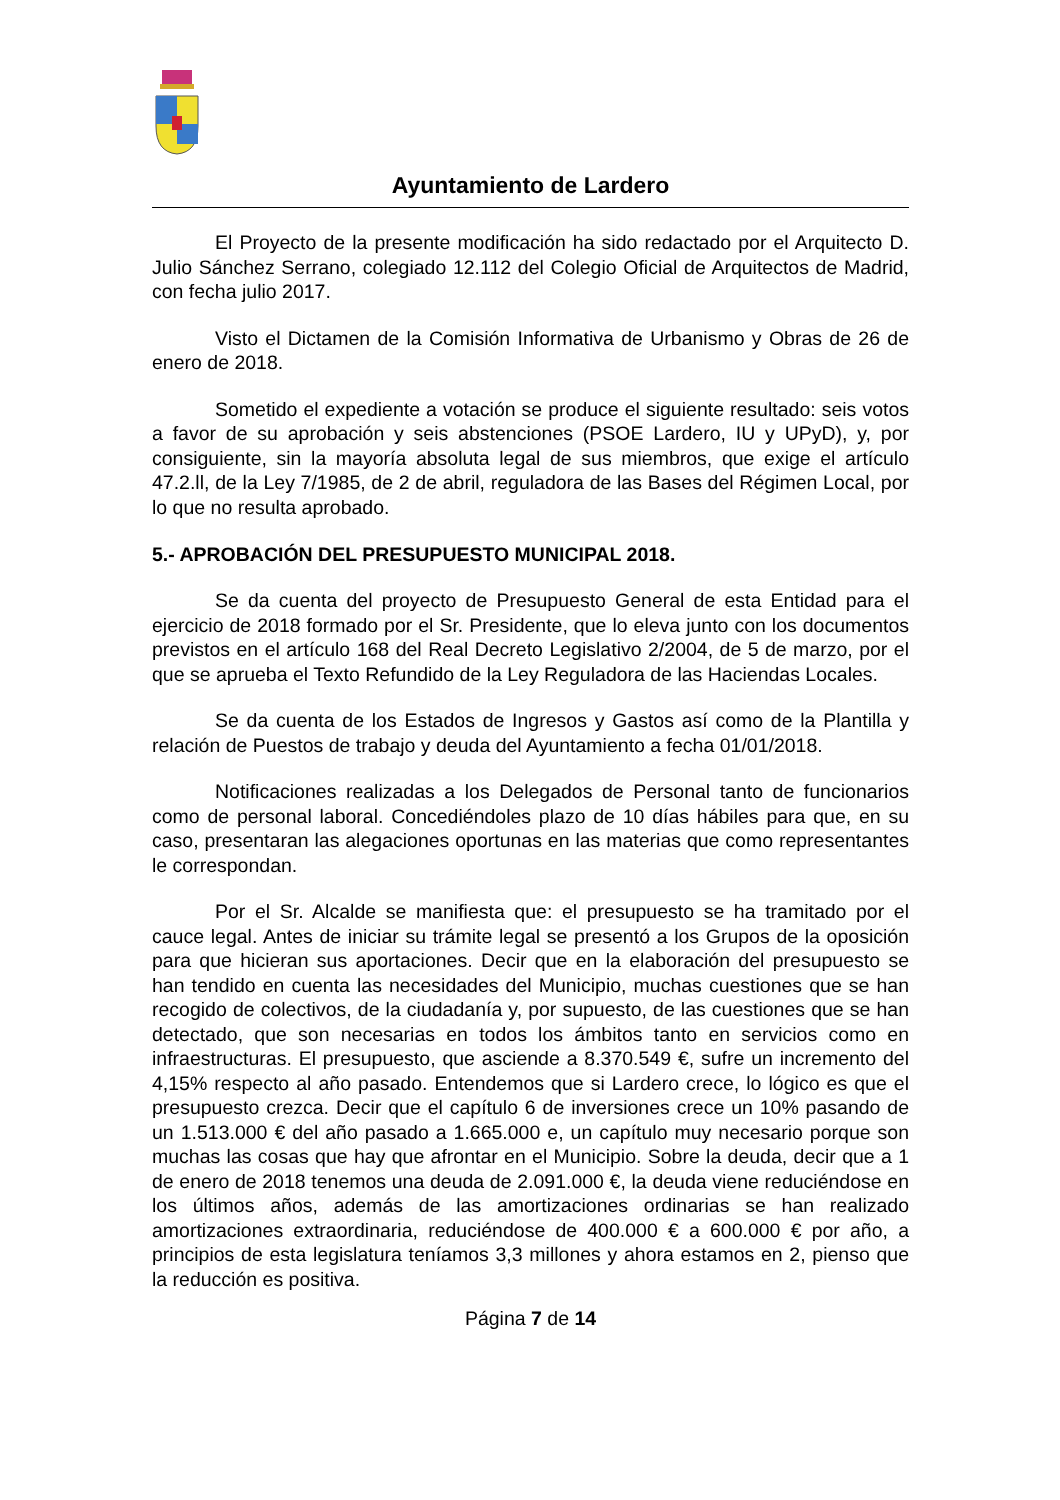Ayuntamiento de Lardero
El Proyecto de la presente modificación ha sido redactado por el Arquitecto D. Julio Sánchez Serrano, colegiado 12.112 del Colegio Oficial de Arquitectos de Madrid, con fecha julio 2017.
Visto el Dictamen de la Comisión Informativa de Urbanismo y Obras de 26 de enero de 2018.
Sometido el expediente a votación se produce el siguiente resultado: seis votos a favor de su aprobación y seis abstenciones (PSOE Lardero, IU y UPyD), y, por consiguiente, sin la mayoría absoluta legal de sus miembros, que exige el artículo 47.2.ll, de la Ley 7/1985, de 2 de abril, reguladora de las Bases del Régimen Local, por lo que no resulta aprobado.
5.- APROBACIÓN DEL PRESUPUESTO MUNICIPAL 2018.
Se da cuenta del proyecto de Presupuesto General de esta Entidad para el ejercicio de 2018 formado por el Sr. Presidente, que lo eleva junto con los documentos previstos en el artículo 168 del Real Decreto Legislativo 2/2004, de 5 de marzo, por el que se aprueba el Texto Refundido de la Ley Reguladora de las Haciendas Locales.
Se da cuenta de los Estados de Ingresos y Gastos así como de la Plantilla y relación de Puestos de trabajo y deuda del Ayuntamiento a fecha 01/01/2018.
Notificaciones realizadas a los Delegados de Personal tanto de funcionarios como de personal laboral. Concediéndoles plazo de 10 días hábiles para que, en su caso, presentaran las alegaciones oportunas en las materias que como representantes le correspondan.
Por el Sr. Alcalde se manifiesta que: el presupuesto se ha tramitado por el cauce legal. Antes de iniciar su trámite legal se presentó a los Grupos de la oposición para que hicieran sus aportaciones. Decir que en la elaboración del presupuesto se han tendido en cuenta las necesidades del Municipio, muchas cuestiones que se han recogido de colectivos, de la ciudadanía y, por supuesto, de las cuestiones que se han detectado, que son necesarias en todos los ámbitos tanto en servicios como en infraestructuras. El presupuesto, que asciende a 8.370.549 €, sufre un incremento del 4,15% respecto al año pasado. Entendemos que si Lardero crece, lo lógico es que el presupuesto crezca. Decir que el capítulo 6 de inversiones crece un 10% pasando de un 1.513.000 € del año pasado a 1.665.000 e, un capítulo muy necesario porque son muchas las cosas que hay que afrontar en el Municipio. Sobre la deuda, decir que a 1 de enero de 2018 tenemos una deuda de 2.091.000 €, la deuda viene reduciéndose en los últimos años, además de las amortizaciones ordinarias se han realizado amortizaciones extraordinaria, reduciéndose de 400.000 € a 600.000 € por año, a principios de esta legislatura teníamos 3,3 millones y ahora estamos en 2, pienso que la reducción es positiva.
Página 7 de 14